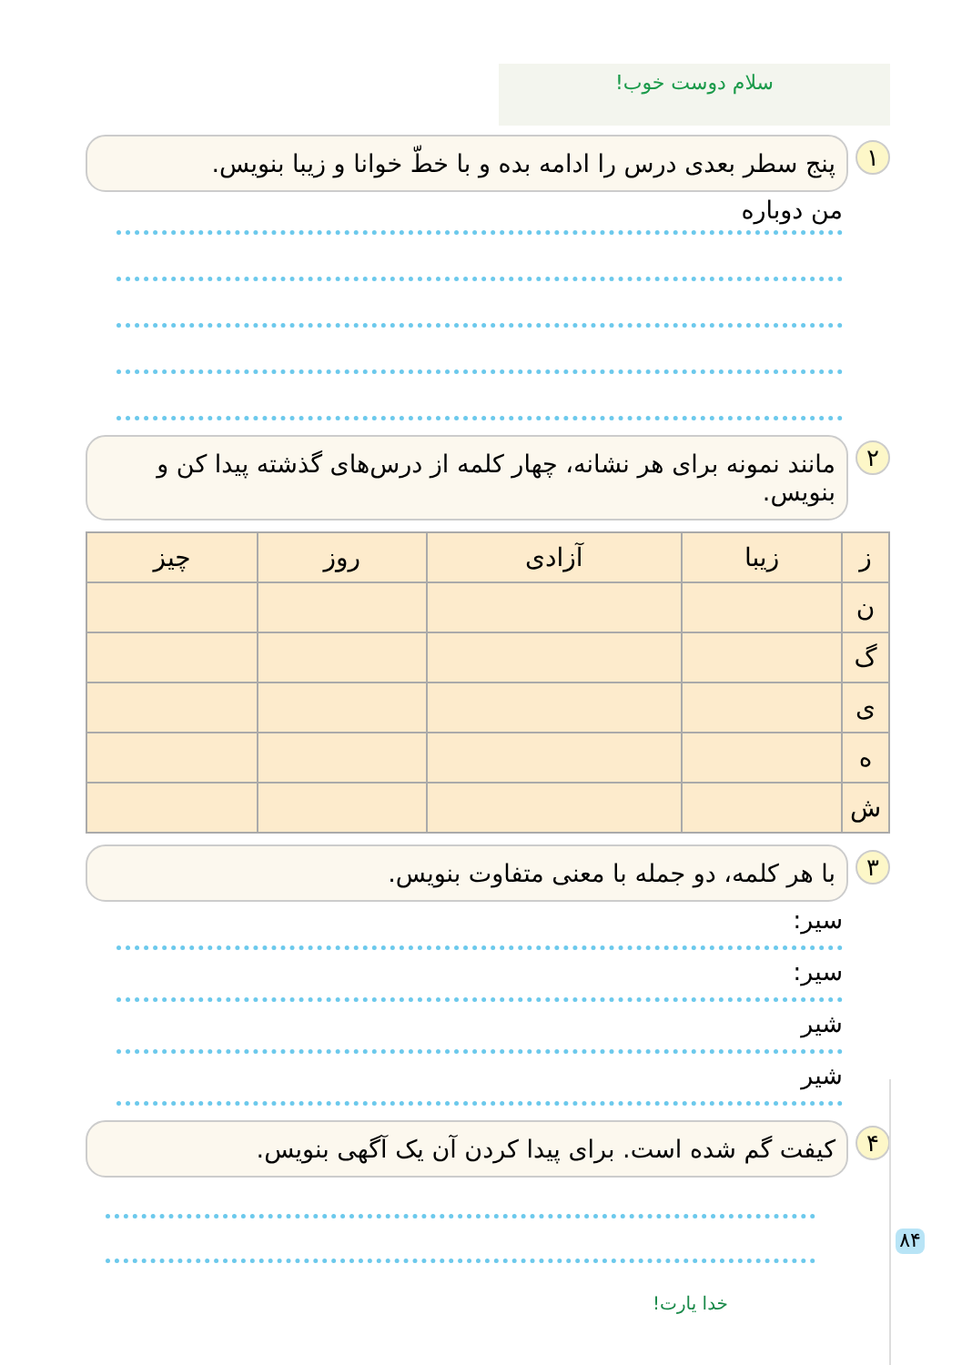سلام دوست خوب!
۱
پنج سطر بعدی درس را ادامه بده و با خطّ خوانا و زیبا بنویس.
من دوباره
۲
مانند نمونه برای هر نشانه، چهار کلمه از درس‌های گذشته پیدا کن و بنویس.
| ز | زیبا | آزادی | روز | چیز |
| ن | | | | |
| گ | | | | |
| ی | | | | |
| ه | | | | |
| ش | | | | |
۳
با هر کلمه، دو جمله با معنی متفاوت بنویس.
سیر:
سیر:
شیر
شیر
۴
کیفت گم شده است. برای پیدا کردن آن یک آگهی بنویس.
خدا یارت!
۸۴